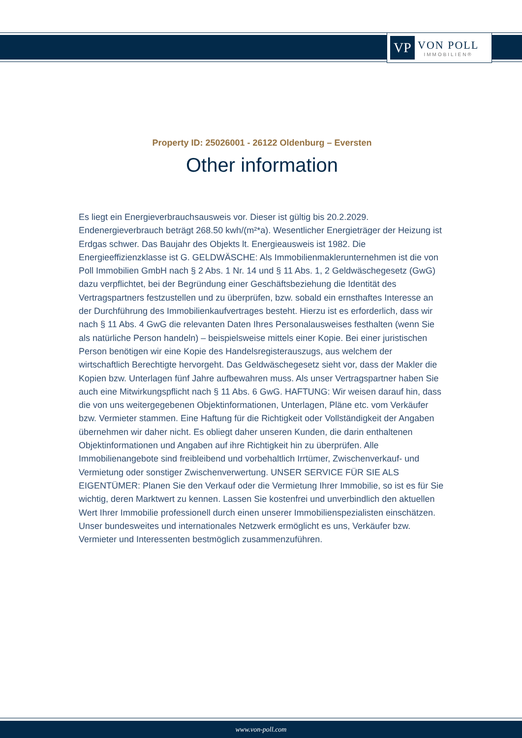VP
VON POLL
IMMOBILIEN®
Property ID: 25026001 - 26122 Oldenburg – Eversten
Other information
Es liegt ein Energieverbrauchsausweis vor. Dieser ist gültig bis 20.2.2029. Endenergieverbrauch beträgt 268.50 kwh/(m²*a). Wesentlicher Energieträger der Heizung ist Erdgas schwer. Das Baujahr des Objekts lt. Energieausweis ist 1982. Die Energieeffizienzklasse ist G. GELDWÄSCHE: Als Immobilienmaklerunternehmen ist die von Poll Immobilien GmbH nach § 2 Abs. 1 Nr. 14 und § 11 Abs. 1, 2 Geldwäschegesetz (GwG) dazu verpflichtet, bei der Begründung einer Geschäftsbeziehung die Identität des Vertragspartners festzustellen und zu überprüfen, bzw. sobald ein ernsthaftes Interesse an der Durchführung des Immobilienkaufvertrages besteht. Hierzu ist es erforderlich, dass wir nach § 11 Abs. 4 GwG die relevanten Daten Ihres Personalausweises festhalten (wenn Sie als natürliche Person handeln) – beispielsweise mittels einer Kopie. Bei einer juristischen Person benötigen wir eine Kopie des Handelsregisterauszugs, aus welchem der wirtschaftlich Berechtigte hervorgeht. Das Geldwäschegesetz sieht vor, dass der Makler die Kopien bzw. Unterlagen fünf Jahre aufbewahren muss. Als unser Vertragspartner haben Sie auch eine Mitwirkungspflicht nach § 11 Abs. 6 GwG. HAFTUNG: Wir weisen darauf hin, dass die von uns weitergegebenen Objektinformationen, Unterlagen, Pläne etc. vom Verkäufer bzw. Vermieter stammen. Eine Haftung für die Richtigkeit oder Vollständigkeit der Angaben übernehmen wir daher nicht. Es obliegt daher unseren Kunden, die darin enthaltenen Objektinformationen und Angaben auf ihre Richtigkeit hin zu überprüfen. Alle Immobilienangebote sind freibleibend und vorbehaltlich Irrtümer, Zwischenverkauf- und Vermietung oder sonstiger Zwischenverwertung. UNSER SERVICE FÜR SIE ALS EIGENTÜMER: Planen Sie den Verkauf oder die Vermietung Ihrer Immobilie, so ist es für Sie wichtig, deren Marktwert zu kennen. Lassen Sie kostenfrei und unverbindlich den aktuellen Wert Ihrer Immobilie professionell durch einen unserer Immobilienspezialisten einschätzen. Unser bundesweites und internationales Netzwerk ermöglicht es uns, Verkäufer bzw. Vermieter und Interessenten bestmöglich zusammenzuführen.
www.von-poll.com